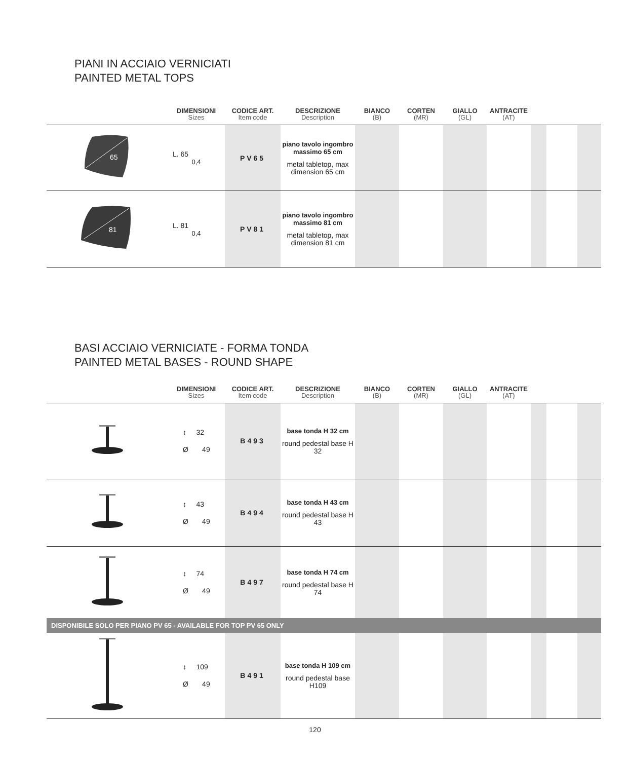PIANI IN ACCIAIO VERNICIATI
PAINTED METAL TOPS
| | DIMENSIONI Sizes | CODICE ART. Item code | DESCRIZIONE Description | BIANCO (B) | CORTEN (MR) | GIALLO (GL) | ANTRACITE (AT) | | | |
| --- | --- | --- | --- | --- | --- | --- | --- | --- | --- | --- |
| 65 | L. 65 0,4 | PV65 | piano tavolo ingombro massimo 65 cm metal tabletop, max dimension 65 cm | | | | | | | |
| 81 | L. 81 0,4 | PV81 | piano tavolo ingombro massimo 81 cm metal tabletop, max dimension 81 cm | | | | | | | |
BASI ACCIAIO VERNICIATE - FORMA TONDA
PAINTED METAL BASES - ROUND SHAPE
| | DIMENSIONI Sizes | CODICE ART. Item code | DESCRIZIONE Description | BIANCO (B) | CORTEN (MR) | GIALLO (GL) | ANTRACITE (AT) | | | |
| --- | --- | --- | --- | --- | --- | --- | --- | --- | --- | --- |
| | ↕ 32 Ø 49 | B493 | base tonda H 32 cm round pedestal base H 32 | | | | | | | |
| | ↕ 43 Ø 49 | B494 | base tonda H 43 cm round pedestal base H 43 | | | | | | | |
| | ↕ 74 Ø 49 | B497 | base tonda H 74 cm round pedestal base H 74 | | | | | | | |
| DISPONIBILE SOLO PER PIANO PV 65 - AVAILABLE FOR TOP PV 65 ONLY | | | | | | | | | | |
| | ↕ 109 Ø 49 | B491 | base tonda H 109 cm round pedestal base H109 | | | | | | | |
120